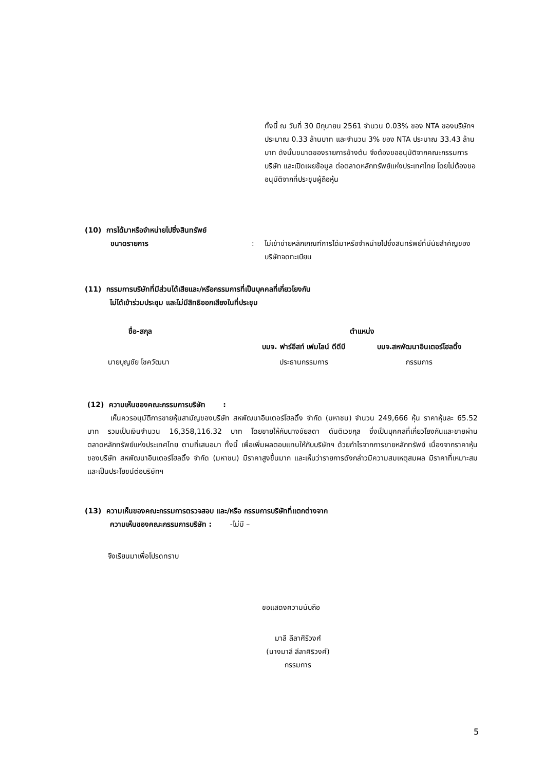ทั้งนี้ ณ วันที่ 30 มิถุนายน 2561 จำนวน 0.03% ของ NTA ของบริษัทฯ ประมาณ 0.33 ล้านบาท และจำนวน 3% ของ NTA ประมาณ 33.43 ล้านบาท ดังนั้นขนาดของรายการข้างต้น จึงต้องขออนุมัติจากคณะกรรมการบริษัท และเปิดเผยข้อมูล ต่อตลาดหลักทรัพย์แห่งประเทศไทย โดยไม่ต้องขออนุมัติจากที่ประชุมผู้ถือหุ้น
(10) การได้มาหรือจำหน่ายไปซึ่งสินทรัพย์
ขนาดรายการ: ไม่เข้าข่ายหลักเกณฑ์การได้มาหรือจำหน่ายไปซึ่งสินทรัพย์ที่มีนัยสำคัญของบริษัทจดทะเบียน
(11) กรรมการบริษัทที่มีส่วนได้เสียและ/หรือกรรมการที่เป็นบุคคลที่เกี่ยวโยงกัน
ไม่ได้เข้าร่วมประชุม และไม่มีสิทธิออกเสียงในที่ประชุม
| ชื่อ-สกุล | ตำแหน่ง | |
| --- | --- | --- |
| | บมจ. ฟาร์อีสท์ เฟมไลน์ ดีดีบี | บมจ.สหพัฒนาอินเตอร์โฮลดิ้ง |
| นายบุญชัย โชควัฒนา | ประธานกรรมการ | กรรมการ |
(12) ความเห็นของคณะกรรมการบริษัท :
เห็นควรอนุมัติการขายหุ้นสามัญของบริษัท สหพัฒนาอินเตอร์โฮลดิ้ง จำกัด (มหาชน) จำนวน 249,666 หุ้น ราคาหุ้นละ 65.52 บาท รวมเป็นเงินจำนวน 16,358,116.32 บาท โดยขายให้กับนางชัยลดา ตันติเวชกุล ซึ่งเป็นบุคคลที่เกี่ยวโยงกันและขายผ่านตลาดหลักทรัพย์แห่งประเทศไทย ตามที่เสนอมา ทั้งนี้ เพื่อเพิ่มผลตอบแทนให้กับบริษัทฯ ด้วยกำไรจากการขายหลักทรัพย์ เนื่องจากราคาหุ้นของบริษัท สหพัฒนาอินเตอร์โฮลดิ้ง จำกัด (มหาชน) มีราคาสูงขึ้นมาก และเห็นว่ารายการดังกล่าวมีความสมเหตุสมผล มีราคาที่เหมาะสมและเป็นประโยชน์ต่อบริษัทฯ
(13) ความเห็นของคณะกรรมการตรวจสอบ และ/หรือ กรรมการบริษัทที่แตกต่างจาก
ความเห็นของคณะกรรมการบริษัท : -ไม่มี –
จึงเรียนมาเพื่อโปรดทราบ
ขอแสดงความนับถือ
มาลี ลีลาศิริวงศ์
(นางมาลี ลีลาศิริวงศ์)
กรรมการ
5